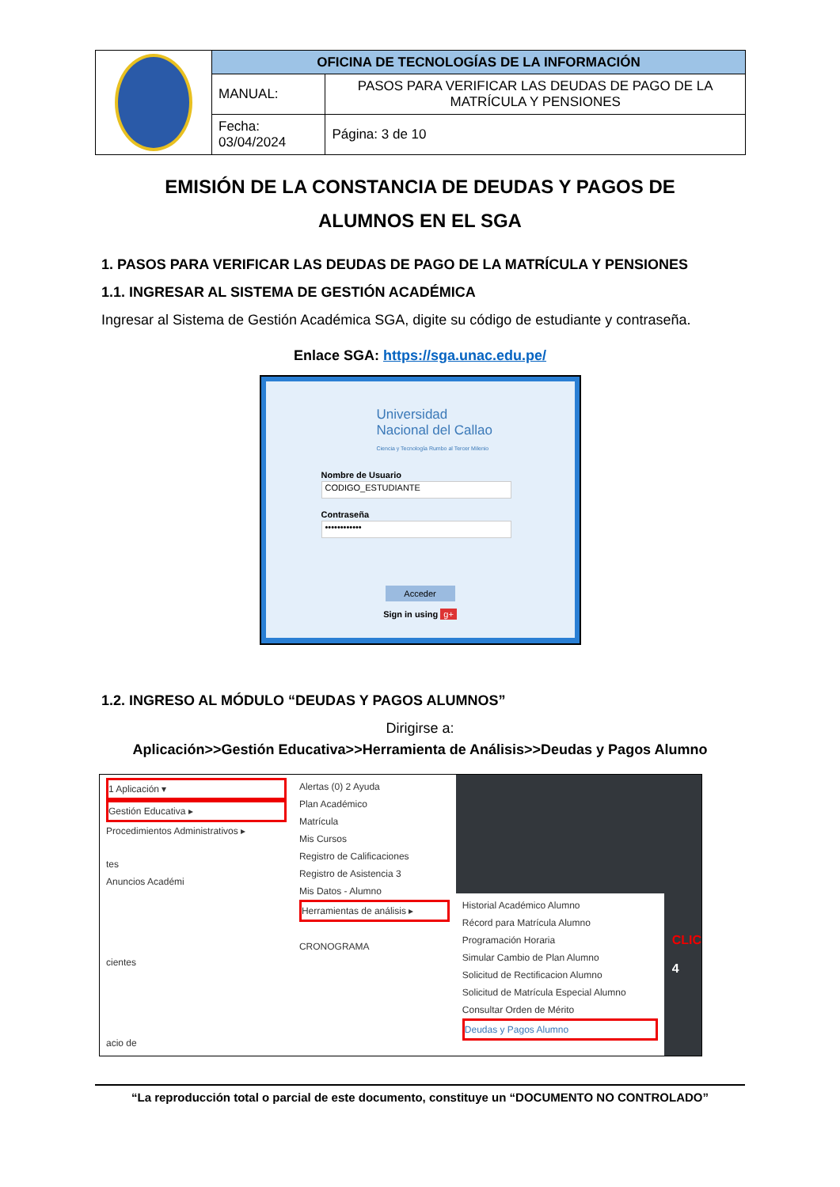| | OFICINA DE TECNOLOGÍAS DE LA INFORMACIÓN | |
| | MANUAL: | PASOS PARA VERIFICAR LAS DEUDAS DE PAGO DE LA MATRÍCULA Y PENSIONES |
| | Fecha: 03/04/2024 | Página: 3 de 10 |
EMISIÓN DE LA CONSTANCIA DE DEUDAS Y PAGOS DE
ALUMNOS EN EL SGA
1. PASOS PARA VERIFICAR LAS DEUDAS DE PAGO DE LA MATRÍCULA Y PENSIONES
1.1. INGRESAR AL SISTEMA DE GESTIÓN ACADÉMICA
Ingresar al Sistema de Gestión Académica SGA, digite su código de estudiante y contraseña.
Enlace SGA: https://sga.unac.edu.pe/
Universidad
Nacional del Callao
Ciencia y Tecnología Rumbo al Tercer Milenio
Nombre de Usuario
CODIGO_ESTUDIANTE
Contraseña
••••••••••••
Acceder
Sign in using g+
1.2. INGRESO AL MÓDULO “DEUDAS Y PAGOS ALUMNOS”
Dirigirse a:
Aplicación>>Gestión Educativa>>Herramienta de Análisis>>Deudas y Pagos Alumno
1 Aplicación ▾
Gestión Educativa ▸
Procedimientos Administrativos ▸
tes
Anuncios Académi
cientes
acio de
Alertas (0) 2 Ayuda
Plan Académico
Matrícula
Mis Cursos
Registro de Calificaciones
Registro de Asistencia 3
Mis Datos - Alumno
Herramientas de análisis ▸
CRONOGRAMA
Historial Académico Alumno
Récord para Matrícula Alumno
Programación Horaria
Simular Cambio de Plan Alumno
Solicitud de Rectificacion Alumno
Solicitud de Matrícula Especial Alumno
Consultar Orden de Mérito
Deudas y Pagos Alumno
CLIC
4
“La reproducción total o parcial de este documento, constituye un “DOCUMENTO NO CONTROLADO”